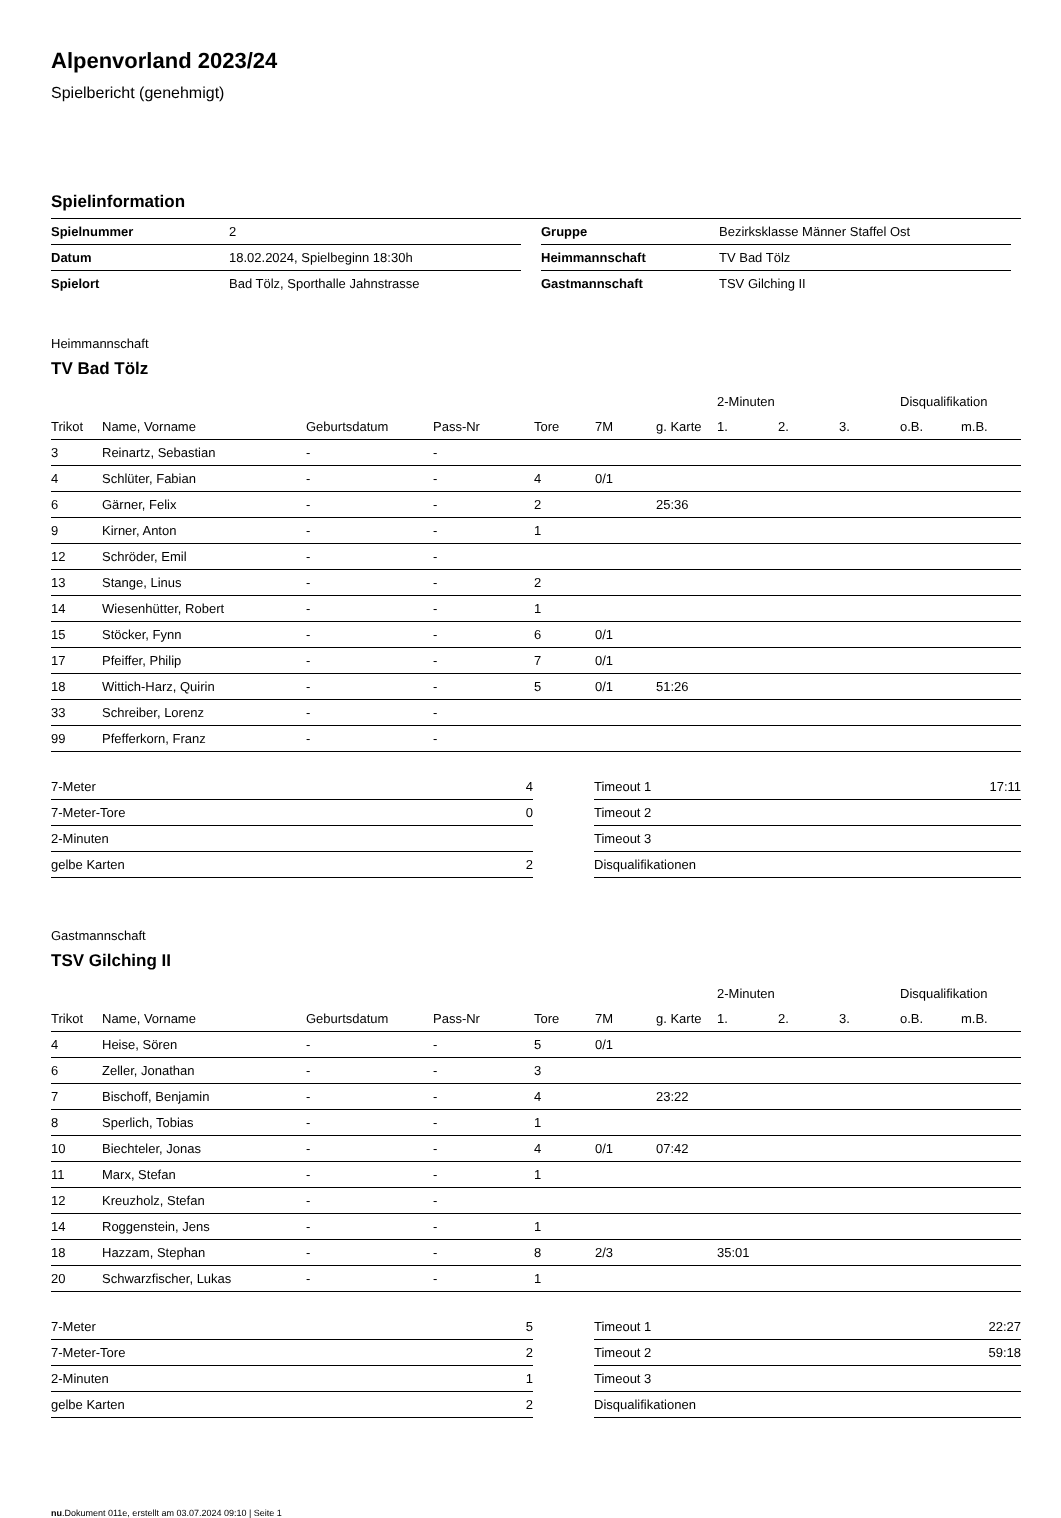Alpenvorland 2023/24
Spielbericht (genehmigt)
Spielinformation
| Spielnummer | 2 |
| Datum | 18.02.2024, Spielbeginn 18:30h |
| Spielort | Bad Tölz, Sporthalle Jahnstrasse |
| Gruppe | Bezirksklasse Männer Staffel Ost |
| Heimmannschaft | TV Bad Tölz |
| Gastmannschaft | TSV Gilching II |
Heimmannschaft
TV Bad Tölz
| | | | | | | | 2-Minuten | | | Disqualifikation | |
| --- | --- | --- | --- | --- | --- | --- | --- | --- | --- | --- | --- |
| Trikot | Name, Vorname | Geburtsdatum | Pass-Nr | Tore | 7M | g. Karte | 1. | 2. | 3. | o.B. | m.B. |
| 3 | Reinartz, Sebastian | - | - | | | | | | | | |
| 4 | Schlüter, Fabian | - | - | 4 | 0/1 | | | | | | |
| 6 | Gärner, Felix | - | - | 2 | | 25:36 | | | | | |
| 9 | Kirner, Anton | - | - | 1 | | | | | | | |
| 12 | Schröder, Emil | - | - | | | | | | | | |
| 13 | Stange, Linus | - | - | 2 | | | | | | | |
| 14 | Wiesenhütter, Robert | - | - | 1 | | | | | | | |
| 15 | Stöcker, Fynn | - | - | 6 | 0/1 | | | | | | |
| 17 | Pfeiffer, Philip | - | - | 7 | 0/1 | | | | | | |
| 18 | Wittich-Harz, Quirin | - | - | 5 | 0/1 | 51:26 | | | | | |
| 33 | Schreiber, Lorenz | - | - | | | | | | | | |
| 99 | Pfefferkorn, Franz | - | - | | | | | | | | |
| 7-Meter | 4 |
| 7-Meter-Tore | 0 |
| 2-Minuten | |
| gelbe Karten | 2 |
| Timeout 1 | 17:11 |
| Timeout 2 | |
| Timeout 3 | |
| Disqualifikationen | |
Gastmannschaft
TSV Gilching II
| | | | | | | | 2-Minuten | | | Disqualifikation | |
| --- | --- | --- | --- | --- | --- | --- | --- | --- | --- | --- | --- |
| Trikot | Name, Vorname | Geburtsdatum | Pass-Nr | Tore | 7M | g. Karte | 1. | 2. | 3. | o.B. | m.B. |
| 4 | Heise, Sören | - | - | 5 | 0/1 | | | | | | |
| 6 | Zeller, Jonathan | - | - | 3 | | | | | | | |
| 7 | Bischoff, Benjamin | - | - | 4 | | 23:22 | | | | | |
| 8 | Sperlich, Tobias | - | - | 1 | | | | | | | |
| 10 | Biechteler, Jonas | - | - | 4 | 0/1 | 07:42 | | | | | |
| 11 | Marx, Stefan | - | - | 1 | | | | | | | |
| 12 | Kreuzholz, Stefan | - | - | | | | | | | | |
| 14 | Roggenstein, Jens | - | - | 1 | | | | | | | |
| 18 | Hazzam, Stephan | - | - | 8 | 2/3 | | 35:01 | | | | |
| 20 | Schwarzfischer, Lukas | - | - | 1 | | | | | | | |
| 7-Meter | 5 |
| 7-Meter-Tore | 2 |
| 2-Minuten | 1 |
| gelbe Karten | 2 |
| Timeout 1 | 22:27 |
| Timeout 2 | 59:18 |
| Timeout 3 | |
| Disqualifikationen | |
nu.Dokument 011e, erstellt am 03.07.2024 09:10 | Seite 1